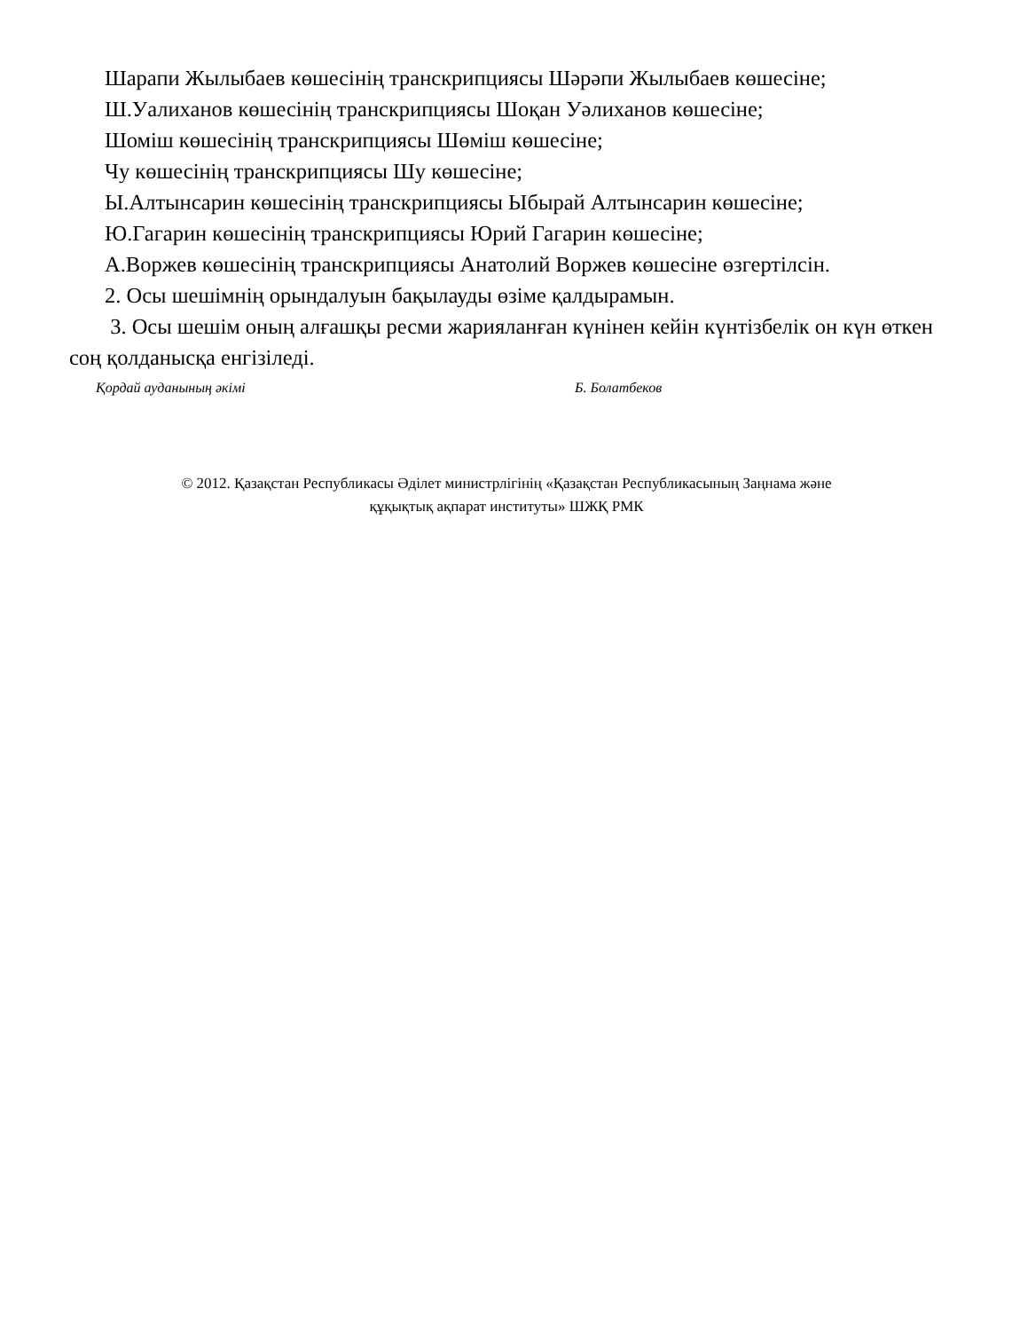Шарапи Жылыбаев көшесінің транскрипциясы Шәрәпи Жылыбаев көшесіне;
Ш.Уалиханов көшесінің транскрипциясы Шоқан Уәлиханов көшесіне;
Шоміш көшесінің транскрипциясы Шөміш көшесіне;
Чу көшесінің транскрипциясы Шу көшесіне;
Ы.Алтынсарин көшесінің транскрипциясы Ыбырай Алтынсарин көшесіне;
Ю.Гагарин көшесінің транскрипциясы Юрий Гагарин көшесіне;
А.Воржев көшесінің транскрипциясы Анатолий Воржев көшесіне өзгертілсін.
2. Осы шешімнің орындалуын бақылауды өзіме қалдырамын.
3. Осы шешім оның алғашқы ресми жарияланған күнінен кейін күнтізбелік он күн өткен соң қолданысқа енгізіледі.
Қордай ауданының әкімі Б. Болатбеков
© 2012. Қазақстан Республикасы Әділет министрлігінің «Қазақстан Республикасының Заңнама және
құқықтық ақпарат институты» ШЖҚ РМК